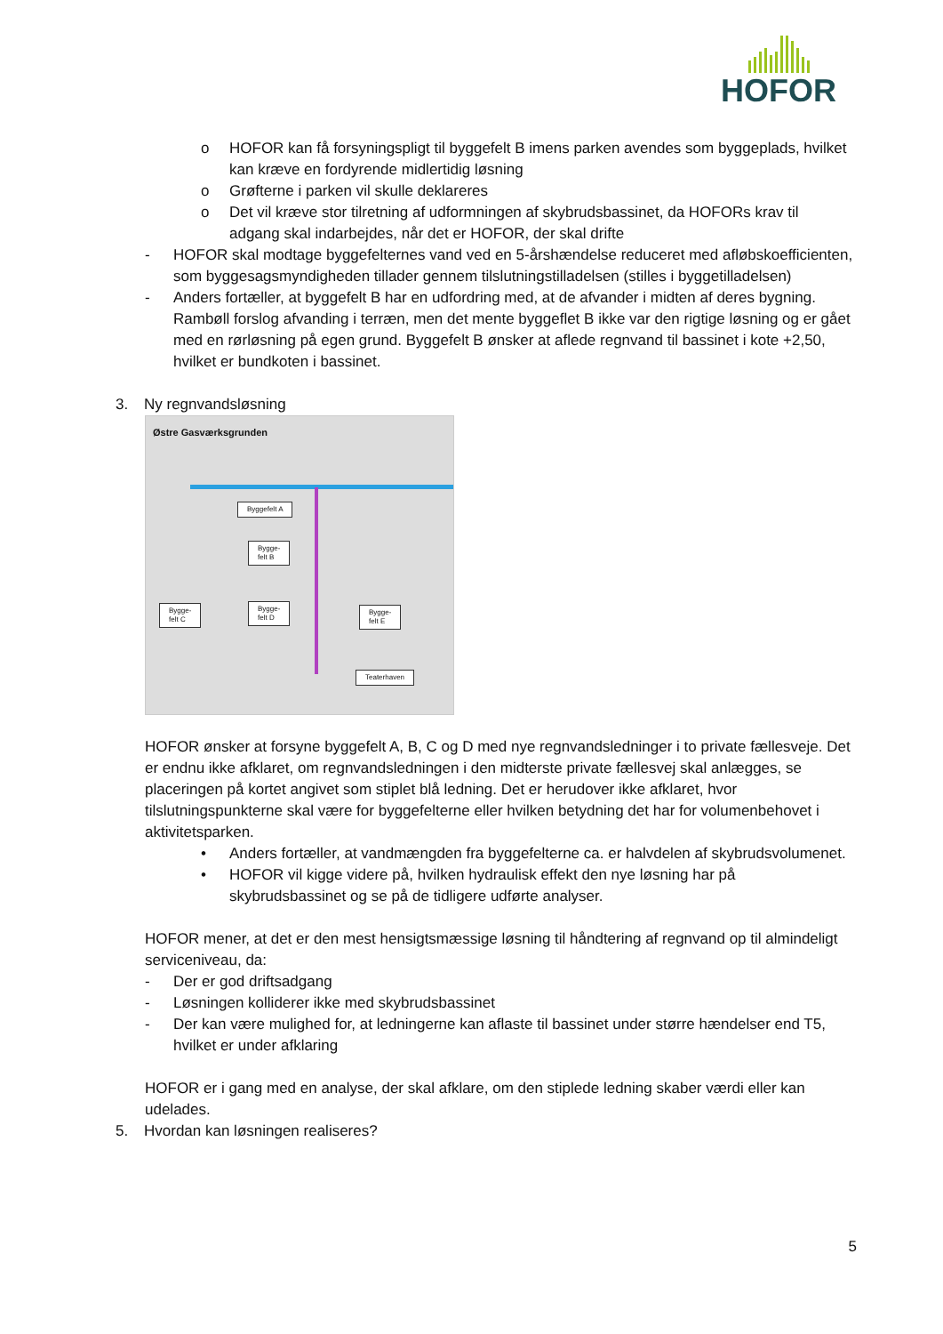HOFOR
o HOFOR kan få forsyningspligt til byggefelt B imens parken avendes som byggeplads, hvilket kan kræve en fordyrende midlertidig løsning
o Grøfterne i parken vil skulle deklareres
o Det vil kræve stor tilretning af udformningen af skybrudsbassinet, da HOFORs krav til adgang skal indarbejdes, når det er HOFOR, der skal drifte
- HOFOR skal modtage byggefelternes vand ved en 5-årshændelse reduceret med afløbskoefficienten, som byggesagsmyndigheden tillader gennem tilslutningstilladelsen (stilles i byggetilladelsen)
- Anders fortæller, at byggefelt B har en udfordring med, at de afvander i midten af deres bygning. Rambøll forslog afvanding i terræn, men det mente byggeflet B ikke var den rigtige løsning og er gået med en rørløsning på egen grund. Byggefelt B ønsker at aflede regnvand til bassinet i kote +2,50, hvilket er bundkoten i bassinet.
3. Ny regnvandsløsning
Østre Gasværksgrunden
Byggefelt A
Bygge-
felt B
Bygge-
felt C
Bygge-
felt D
Bygge-
felt E
Teaterhaven
HOFOR ønsker at forsyne byggefelt A, B, C og D med nye regnvandsledninger i to private fællesveje. Det er endnu ikke afklaret, om regnvandsledningen i den midterste private fællesvej skal anlægges, se placeringen på kortet angivet som stiplet blå ledning. Det er herudover ikke afklaret, hvor tilslutningspunkterne skal være for byggefelterne eller hvilken betydning det har for volumenbehovet i aktivitetsparken.
• Anders fortæller, at vandmængden fra byggefelterne ca. er halvdelen af skybrudsvolumenet.
• HOFOR vil kigge videre på, hvilken hydraulisk effekt den nye løsning har på skybrudsbassinet og se på de tidligere udførte analyser.
HOFOR mener, at det er den mest hensigtsmæssige løsning til håndtering af regnvand op til almindeligt serviceniveau, da:
- Der er god driftsadgang
- Løsningen kolliderer ikke med skybrudsbassinet
- Der kan være mulighed for, at ledningerne kan aflaste til bassinet under større hændelser end T5, hvilket er under afklaring
HOFOR er i gang med en analyse, der skal afklare, om den stiplede ledning skaber værdi eller kan udelades.
5. Hvordan kan løsningen realiseres?
5